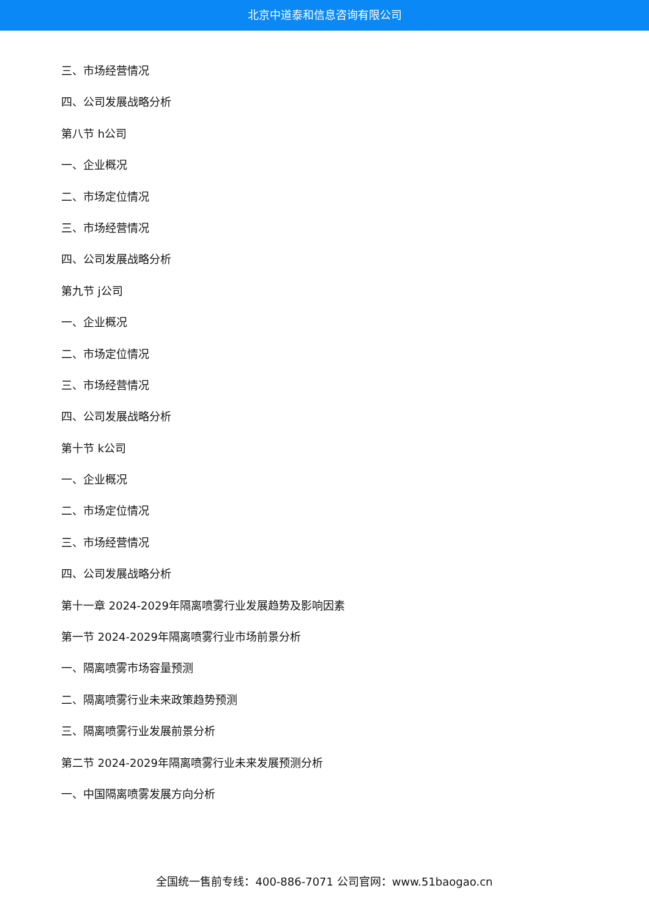北京中道泰和信息咨询有限公司
三、市场经营情况
四、公司发展战略分析
第八节 h公司
一、企业概况
二、市场定位情况
三、市场经营情况
四、公司发展战略分析
第九节 j公司
一、企业概况
二、市场定位情况
三、市场经营情况
四、公司发展战略分析
第十节 k公司
一、企业概况
二、市场定位情况
三、市场经营情况
四、公司发展战略分析
第十一章 2024-2029年隔离喷雾行业发展趋势及影响因素
第一节 2024-2029年隔离喷雾行业市场前景分析
一、隔离喷雾市场容量预测
二、隔离喷雾行业未来政策趋势预测
三、隔离喷雾行业发展前景分析
第二节 2024-2029年隔离喷雾行业未来发展预测分析
一、中国隔离喷雾发展方向分析
全国统一售前专线：400-886-7071 公司官网：www.51baogao.cn